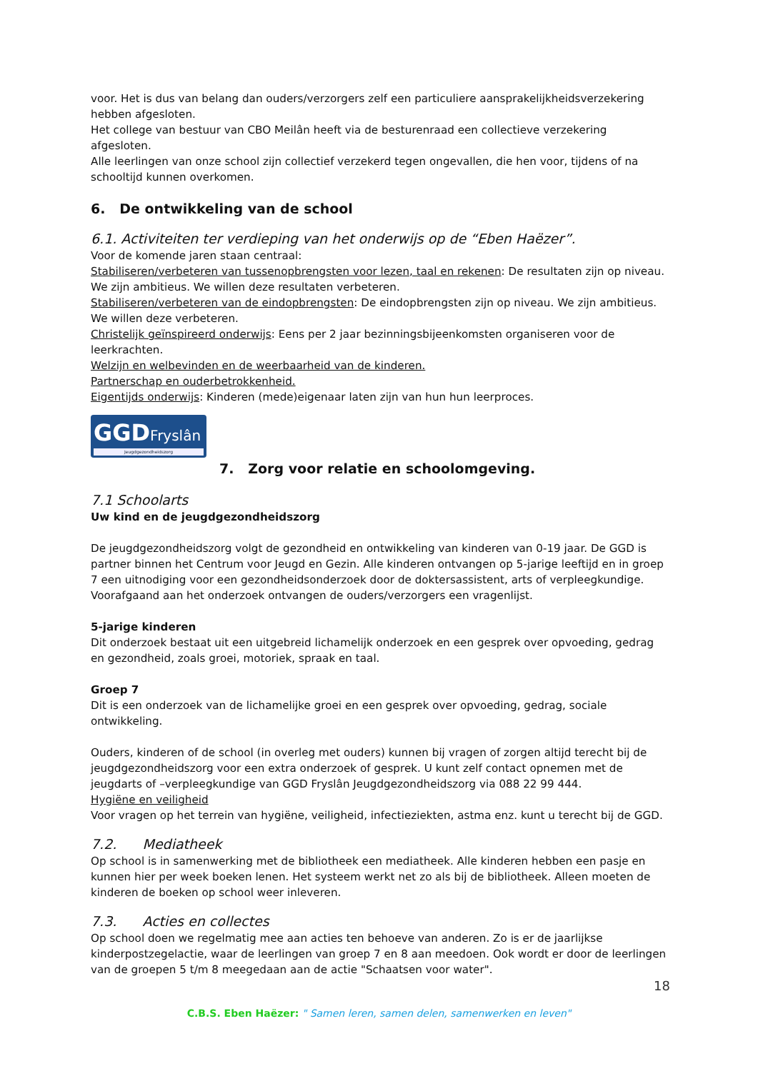voor. Het is dus van belang dan ouders/verzorgers zelf een particuliere aansprakelijkheidsverzekering hebben afgesloten.
Het college van bestuur van CBO Meilân heeft via de besturenraad een collectieve verzekering afgesloten.
Alle leerlingen van onze school zijn collectief verzekerd tegen ongevallen, die hen voor, tijdens of na schooltijd kunnen overkomen.
6. De ontwikkeling van de school
6.1. Activiteiten ter verdieping van het onderwijs op de “Eben Haëzer”.
Voor de komende jaren staan centraal:
Stabiliseren/verbeteren van tussenopbrengsten voor lezen, taal en rekenen: De resultaten zijn op niveau. We zijn ambitieus. We willen deze resultaten verbeteren.
Stabiliseren/verbeteren van de eindopbrengsten: De eindopbrengsten zijn op niveau. We zijn ambitieus. We willen deze verbeteren.
Christelijk geïnspireerd onderwijs: Eens per 2 jaar bezinningsbijeenkomsten organiseren voor de leerkrachten.
Welzijn en welbevinden en de weerbaarheid van de kinderen.
Partnerschap en ouderbetrokkenheid.
Eigentijds onderwijs: Kinderen (mede)eigenaar laten zijn van hun hun leerproces.
GGDFryslân
Jeugdgezondheidszorg
7. Zorg voor relatie en schoolomgeving.
7.1 Schoolarts
Uw kind en de jeugdgezondheidszorg
De jeugdgezondheidszorg volgt de gezondheid en ontwikkeling van kinderen van 0-19 jaar. De GGD is partner binnen het Centrum voor Jeugd en Gezin. Alle kinderen ontvangen op 5-jarige leeftijd en in groep 7 een uitnodiging voor een gezondheidsonderzoek door de doktersassistent, arts of verpleegkundige. Voorafgaand aan het onderzoek ontvangen de ouders/verzorgers een vragenlijst.
5-jarige kinderen
Dit onderzoek bestaat uit een uitgebreid lichamelijk onderzoek en een gesprek over opvoeding, gedrag en gezondheid, zoals groei, motoriek, spraak en taal.
Groep 7
Dit is een onderzoek van de lichamelijke groei en een gesprek over opvoeding, gedrag, sociale ontwikkeling.
Ouders, kinderen of de school (in overleg met ouders) kunnen bij vragen of zorgen altijd terecht bij de jeugdgezondheidszorg voor een extra onderzoek of gesprek. U kunt zelf contact opnemen met de jeugdarts of –verpleegkundige van GGD Fryslân Jeugdgezondheidszorg via 088 22 99 444.
Hygiëne en veiligheid
Voor vragen op het terrein van hygiëne, veiligheid, infectieziekten, astma enz. kunt u terecht bij de GGD.
7.2. Mediatheek
Op school is in samenwerking met de bibliotheek een mediatheek. Alle kinderen hebben een pasje en kunnen hier per week boeken lenen. Het systeem werkt net zo als bij de bibliotheek. Alleen moeten de kinderen de boeken op school weer inleveren.
7.3. Acties en collectes
Op school doen we regelmatig mee aan acties ten behoeve van anderen. Zo is er de jaarlijkse kinderpostzegelactie, waar de leerlingen van groep 7 en 8 aan meedoen. Ook wordt er door de leerlingen van de groepen 5 t/m 8 meegedaan aan de actie "Schaatsen voor water".
18
C.B.S. Eben Haëzer: " Samen leren, samen delen, samenwerken en leven"